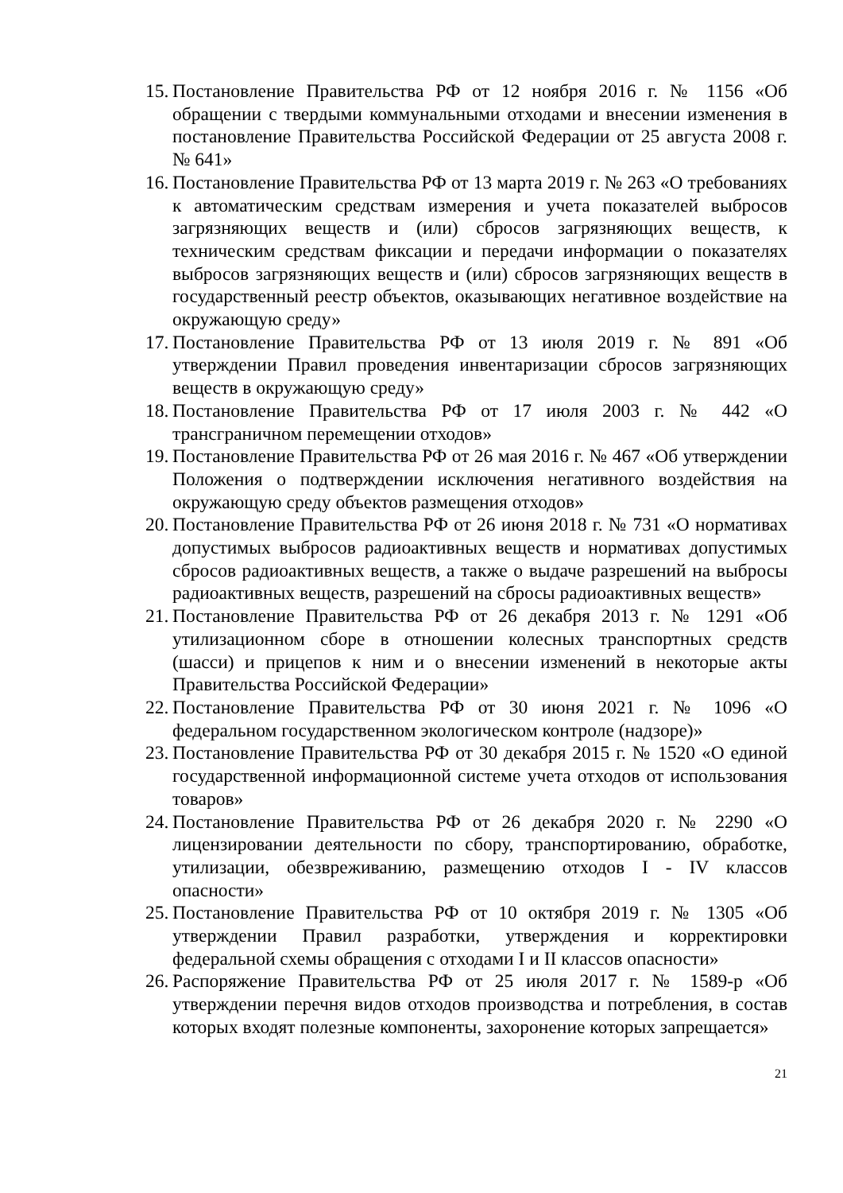15. Постановление Правительства РФ от 12 ноября 2016 г. № 1156 «Об обращении с твердыми коммунальными отходами и внесении изменения в постановление Правительства Российской Федерации от 25 августа 2008 г. № 641»
16. Постановление Правительства РФ от 13 марта 2019 г. № 263 «О требованиях к автоматическим средствам измерения и учета показателей выбросов загрязняющих веществ и (или) сбросов загрязняющих веществ, к техническим средствам фиксации и передачи информации о показателях выбросов загрязняющих веществ и (или) сбросов загрязняющих веществ в государственный реестр объектов, оказывающих негативное воздействие на окружающую среду»
17. Постановление Правительства РФ от 13 июля 2019 г. № 891 «Об утверждении Правил проведения инвентаризации сбросов загрязняющих веществ в окружающую среду»
18. Постановление Правительства РФ от 17 июля 2003 г. № 442 «О трансграничном перемещении отходов»
19. Постановление Правительства РФ от 26 мая 2016 г. № 467 «Об утверждении Положения о подтверждении исключения негативного воздействия на окружающую среду объектов размещения отходов»
20. Постановление Правительства РФ от 26 июня 2018 г. № 731 «О нормативах допустимых выбросов радиоактивных веществ и нормативах допустимых сбросов радиоактивных веществ, а также о выдаче разрешений на выбросы радиоактивных веществ, разрешений на сбросы радиоактивных веществ»
21. Постановление Правительства РФ от 26 декабря 2013 г. № 1291 «Об утилизационном сборе в отношении колесных транспортных средств (шасси) и прицепов к ним и о внесении изменений в некоторые акты Правительства Российской Федерации»
22. Постановление Правительства РФ от 30 июня 2021 г. № 1096 «О федеральном государственном экологическом контроле (надзоре)»
23. Постановление Правительства РФ от 30 декабря 2015 г. № 1520 «О единой государственной информационной системе учета отходов от использования товаров»
24. Постановление Правительства РФ от 26 декабря 2020 г. № 2290 «О лицензировании деятельности по сбору, транспортированию, обработке, утилизации, обезвреживанию, размещению отходов I - IV классов опасности»
25. Постановление Правительства РФ от 10 октября 2019 г. № 1305 «Об утверждении Правил разработки, утверждения и корректировки федеральной схемы обращения с отходами I и II классов опасности»
26. Распоряжение Правительства РФ от 25 июля 2017 г. № 1589-р «Об утверждении перечня видов отходов производства и потребления, в состав которых входят полезные компоненты, захоронение которых запрещается»
21